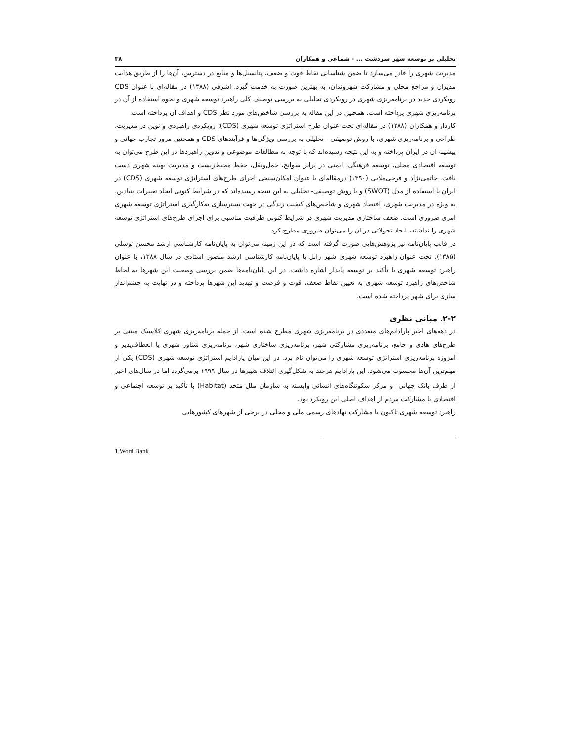تحلیلی بر توسعه شهر سردشت ... - شماعی و همکاران ۳۸
مدیریت شهری را قادر می‌سازد تا ضمن شناسایی نقاط قوت و ضعف، پتانسیل‌ها و منابع در دسترس، آن‌ها را از طریق هدایت مدیران و مراجع محلی و مشارکت شهروندان، به بهترین صورت به خدمت گیرد. اشرفی (۱۳۸۸) در مقاله‌ای با عنوان CDS رویکردی جدید در برنامه‌ریزی شهری در رویکردی تحلیلی به بررسی توصیف کلی راهبرد توسعه شهری و نحوه استفاده از آن در برنامه‌ریزی شهری پرداخته است. همچنین در این مقاله به بررسی شاخص‌های مورد نظر CDS و اهداف آن پرداخته است.
کاردار و همکاران (۱۳۸۸) در مقاله‌ای تحت عنوان طرح استراتژی توسعه شهری (CDS): رویکردی راهبردی و نوین در مدیریت، طراحی و برنامه‌ریزی شهری، با روش توصیفی - تحلیلی به بررسی ویژگی‌ها و فرآیندهای CDS و همچنین مرور تجارب جهانی و پیشینه آن در ایران پرداخته و به این نتیجه رسیده‌اند که با توجه به مطالعات موضوعی و تدوین راهبردها در این طرح می‌توان به توسعه اقتصادی محلی، توسعه فرهنگی، ایمنی در برابر سوانح، حمل‌ونقل، حفظ محیط‌زیست و مدیریت بهینه شهری دست یافت. حاتمی‌نژاد و فرجی‌ملایی (۱۳۹۰) درمقاله‌ای با عنوان امکان‌سنجی اجرای طرح‌های استراتژی توسعه شهری (CDS) در ایران با استفاده از مدل (SWOT) و با روش توصیفی- تحلیلی به این نتیجه رسیده‌اند که در شرایط کنونی ایجاد تغییرات بنیادین، به ویژه در مدیریت شهری، اقتصاد شهری و شاخص‌های کیفیت زندگی در جهت بسترسازی به‌کارگیری استراتژی توسعه شهری امری ضروری است. ضعف ساختاری مدیریت شهری در شرایط کنونی ظرفیت مناسبی برای اجرای طرح‌های استراتژی توسعه شهری را نداشته، ایجاد تحولاتی در آن را می‌توان ضروری مطرح کرد.
در قالب پایان‌نامه نیز پژوهش‌هایی صورت گرفته است که در این زمینه می‌توان به پایان‌نامه کارشناسی ارشد محسن توسلی (۱۳۸۵)، تحت عنوان راهبرد توسعه شهری شهر زابل یا پایان‌نامه کارشناسی ارشد منصور استادی در سال ۱۳۸۸، با عنوان راهبرد توسعه شهری با تأکید بر توسعه پایدار اشاره داشت. در این پایان‌نامه‌ها ضمن بررسی وضعیت این شهرها به لحاظ شاخص‌های راهبرد توسعه شهری به تعیین نقاط ضعف، قوت و فرصت و تهدید این شهرها پرداخته و در نهایت به چشم‌انداز سازی برای شهر پرداخته شده است.
۲-۲. مبانی نظری
در دهه‌های اخیر پارادایم‌های متعددی در برنامه‌ریزی شهری مطرح شده است. از جمله برنامه‌ریزی شهری کلاسیک مبتنی بر طرح‌های هادی و جامع، برنامه‌ریزی مشارکتی شهر، برنامه‌ریزی ساختاری شهر، برنامه‌ریزی شناور شهری یا انعطاف‌پذیر و امروزه برنامه‌ریزی استراتژی توسعه شهری را می‌توان نام برد. در این میان پارادایم استراتژی توسعه شهری (CDS) یکی از مهم‌ترین آن‌ها محسوب می‌شود. این پارادایم هرچند به شکل‌گیری ائتلاف شهرها در سال ۱۹۹۹ برمی‌گردد اما در سال‌های اخیر از طرف بانک جهانی<sup>۱</sup> و مرکز سکونتگاه‌های انسانی وابسته به سازمان ملل متحد (Habitat) با تأکید بر توسعه اجتماعی و اقتصادی با مشارکت مردم از اهداف اصلی این رویکرد بود.
راهبرد توسعه شهری تاکنون با مشارکت نهادهای رسمی ملی و محلی در برخی از شهرهای کشورهایی
1.Word Bank